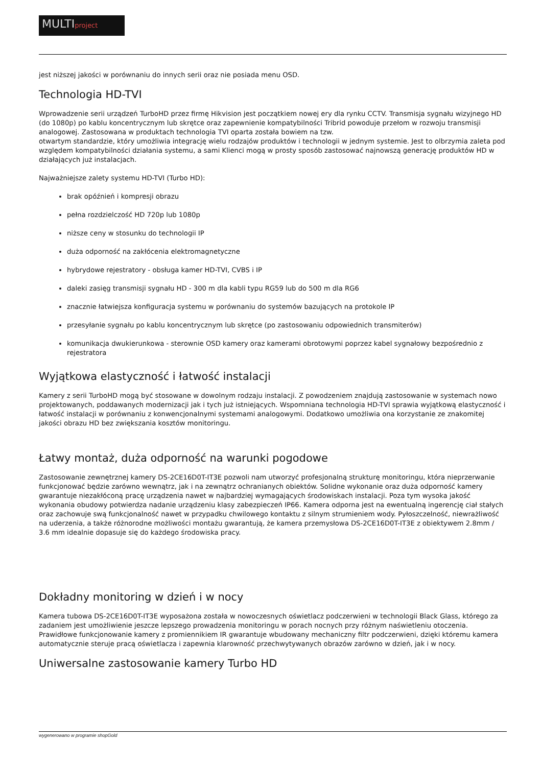MULTIproject
jest niższej jakości w porównaniu do innych serii oraz nie posiada menu OSD.
Technologia HD-TVI
Wprowadzenie serii urządzeń TurboHD przez firmę Hikvision jest początkiem nowej ery dla rynku CCTV. Transmisja sygnału wizyjnego HD (do 1080p) po kablu koncentrycznym lub skrętce oraz zapewnienie kompatybilności Tribrid powoduje przełom w rozwoju transmisji analogowej. Zastosowana w produktach technologia TVI oparta została bowiem na tzw.
otwartym standardzie, który umożliwia integrację wielu rodzajów produktów i technologii w jednym systemie. Jest to olbrzymia zaleta pod względem kompatybilności działania systemu, a sami Klienci mogą w prosty sposób zastosować najnowszą generację produktów HD w działających już instalacjach.
Najważniejsze zalety systemu HD-TVI (Turbo HD):
brak opóźnień i kompresji obrazu
pełna rozdzielczość HD 720p lub 1080p
niższe ceny w stosunku do technologii IP
duża odporność na zakłócenia elektromagnetyczne
hybrydowe rejestratory - obsługa kamer HD-TVI, CVBS i IP
daleki zasięg transmisji sygnału HD - 300 m dla kabli typu RG59 lub do 500 m dla RG6
znacznie łatwiejsza konfiguracja systemu w porównaniu do systemów bazujących na protokole IP
przesyłanie sygnału po kablu koncentrycznym lub skrętce (po zastosowaniu odpowiednich transmiterów)
komunikacja dwukierunkowa - sterownie OSD kamery oraz kamerami obrotowymi poprzez kabel sygnałowy bezpośrednio z rejestratora
Wyjątkowa elastyczność i łatwość instalacji
Kamery z serii TurboHD mogą być stosowane w dowolnym rodzaju instalacji. Z powodzeniem znajdują zastosowanie w systemach nowo projektowanych, poddawanych modernizacji jak i tych już istniejących. Wspomniana technologia HD-TVI sprawia wyjątkową elastyczność i łatwość instalacji w porównaniu z konwencjonalnymi systemami analogowymi. Dodatkowo umożliwia ona korzystanie ze znakomitej jakości obrazu HD bez zwiększania kosztów monitoringu.
Łatwy montaż, duża odporność na warunki pogodowe
Zastosowanie zewnętrznej kamery DS-2CE16D0T-IT3E pozwoli nam utworzyć profesjonalną strukturę monitoringu, która nieprzerwanie funkcjonować będzie zarówno wewnątrz, jak i na zewnątrz ochranianych obiektów. Solidne wykonanie oraz duża odporność kamery gwarantuje niezakłóconą pracę urządzenia nawet w najbardziej wymagających środowiskach instalacji. Poza tym wysoka jakość wykonania obudowy potwierdza nadanie urządzeniu klasy zabezpieczeń IP66. Kamera odporna jest na ewentualną ingerencję ciał stałych oraz zachowuje swą funkcjonalność nawet w przypadku chwilowego kontaktu z silnym strumieniem wody. Pyłoszczelność, niewrażliwość na uderzenia, a także różnorodne możliwości montażu gwarantują, że kamera przemysłowa DS-2CE16D0T-IT3E z obiektywem 2.8mm / 3.6 mm idealnie dopasuje się do każdego środowiska pracy.
Dokładny monitoring w dzień i w nocy
Kamera tubowa DS-2CE16D0T-IT3E wyposażona została w nowoczesnych oświetlacz podczerwieni w technologii Black Glass, którego za zadaniem jest umożliwienie jeszcze lepszego prowadzenia monitoringu w porach nocnych przy różnym naświetleniu otoczenia. Prawidłowe funkcjonowanie kamery z promiennikiem IR gwarantuje wbudowany mechaniczny filtr podczerwieni, dzięki któremu kamera automatycznie steruje pracą oświetlacza i zapewnia klarowność przechwytywanych obrazów zarówno w dzień, jak i w nocy.
Uniwersalne zastosowanie kamery Turbo HD
wygenerowano w programie shopGold